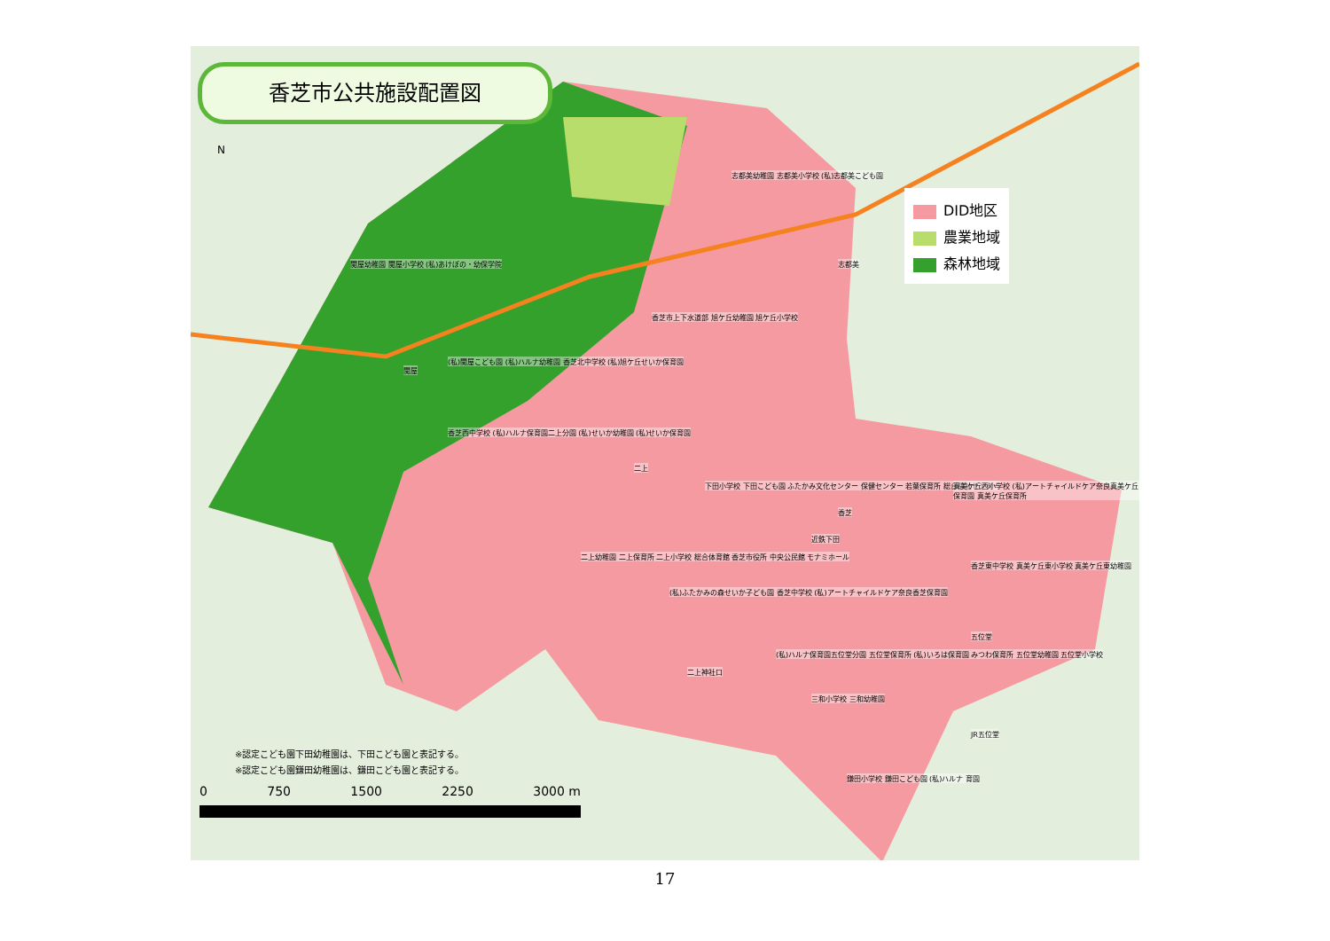香芝市公共施設配置図
N
DID地区
農業地域
森林地域
志都美幼稚園 志都美小学校 (私)志都美こども園
関屋幼稚園 関屋小学校 (私)あけぼの・幼保学院
香芝市上下水道部 旭ケ丘幼稚園 旭ケ丘小学校
(私)関屋こども園 (私)ハルナ幼稚園 香芝北中学校 (私)旭ケ丘せいか保育園
香芝西中学校 (私)ハルナ保育園二上分園 (私)せいか幼稚園 (私)せいか保育園
下田小学校 下田こども園 ふたかみ文化センター 保健センター 若葉保育所 総合福祉センター 真美ケ丘西小学校 (私)アートチャイルドケア奈良真美ケ丘保育園 真美ケ丘保育所
二上幼稚園 二上保育所 二上小学校 総合体育館 香芝市役所 中央公民館 モナミホール
(私)ふたかみの森せいか子ども園 香芝中学校 (私)アートチャイルドケア奈良香芝保育園
香芝東中学校 真美ケ丘東小学校 真美ケ丘東幼稚園
(私)ハルナ保育園五位堂分園 五位堂保育所 (私)いろは保育園 みつわ保育所 五位堂幼稚園 五位堂小学校
三和小学校 三和幼稚園
鎌田小学校 鎌田こども園 (私)ハルナ 育園
関屋
二上
近鉄下田
志都美
香芝
二上神社口
JR五位堂
五位堂
※認定こども園下田幼稚園は、下田こども園と表記する。
※認定こども園鎌田幼稚園は、鎌田こども園と表記する。
0 750 1500 2250 3000 m
17